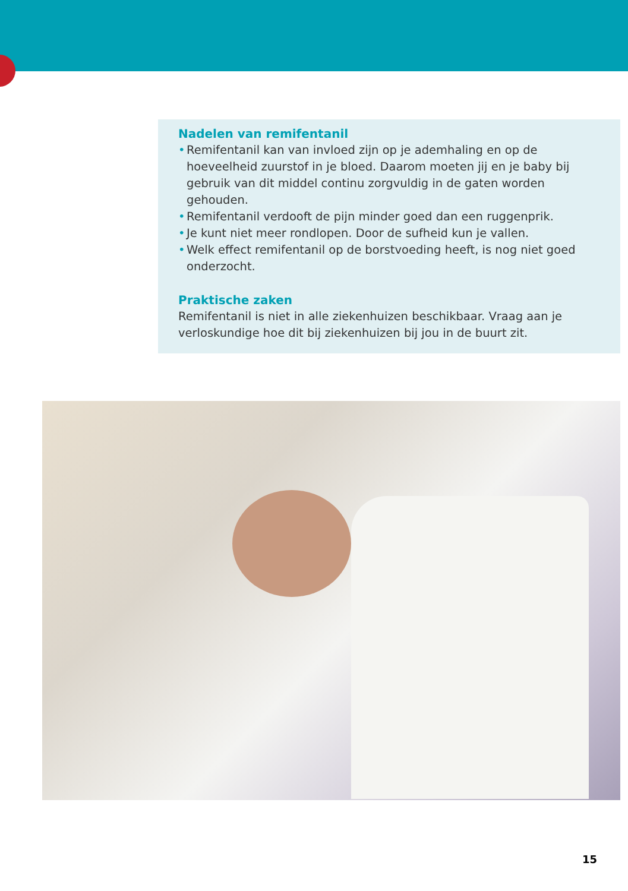Nadelen van remifentanil
• Remifentanil kan van invloed zijn op je ademhaling en op de hoeveelheid zuurstof in je bloed. Daarom moeten jij en je baby bij gebruik van dit middel continu zorgvuldig in de gaten worden gehouden.
• Remifentanil verdooft de pijn minder goed dan een ruggenprik.
• Je kunt niet meer rondlopen. Door de sufheid kun je vallen.
• Welk effect remifentanil op de borstvoeding heeft, is nog niet goed onderzocht.
Praktische zaken
Remifentanil is niet in alle ziekenhuizen beschikbaar. Vraag aan je verloskundige hoe dit bij ziekenhuizen bij jou in de buurt zit.
15